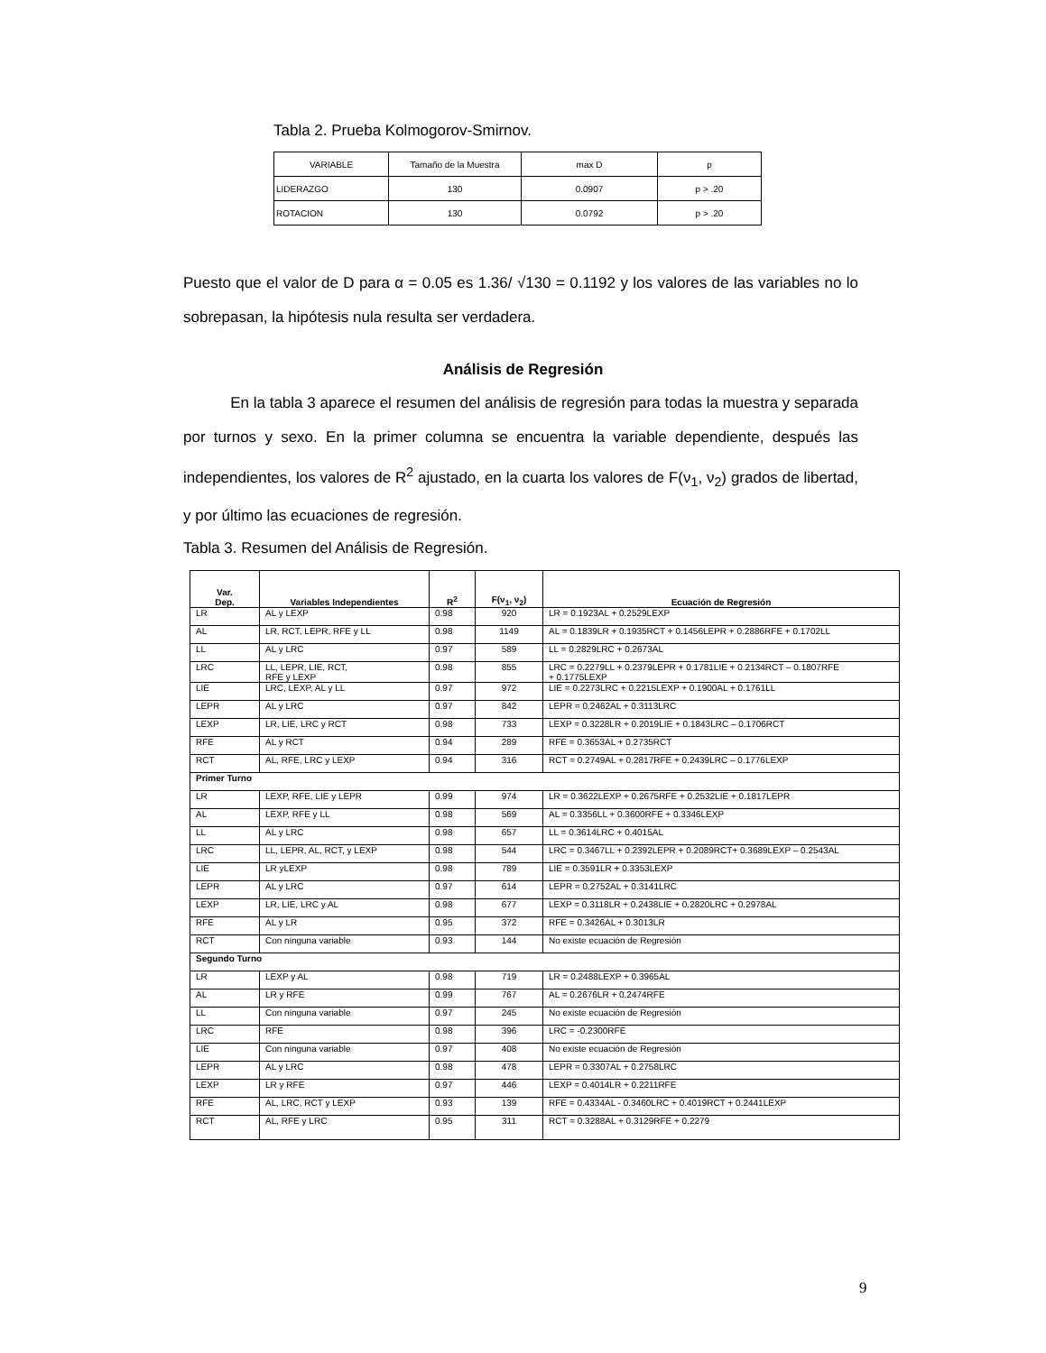Tabla 2. Prueba Kolmogorov-Smirnov.
| VARIABLE | Tamaño de la Muestra | max D | p |
| LIDERAZGO | 130 | 0.0907 | p > .20 |
| ROTACION | 130 | 0.0792 | p > .20 |
Puesto que el valor de D para α = 0.05 es 1.36/ √130 = 0.1192 y los valores de las variables no lo sobrepasan, la hipótesis nula resulta ser verdadera.
Análisis de Regresión
En la tabla 3 aparece el resumen del análisis de regresión para todas la muestra y separada por turnos y sexo. En la primer columna se encuentra la variable dependiente, después las independientes, los valores de R<sup>2</sup> ajustado, en la cuarta los valores de F(ν<sub>1</sub>, ν<sub>2</sub>) grados de libertad, y por último las ecuaciones de regresión.
Tabla 3. Resumen del Análisis de Regresión.
| Var. Dep. | Variables Independientes | R<sup>2</sup> | F(ν<sub>1</sub>, ν<sub>2</sub>) | Ecuación de Regresión |
| --- | --- | --- | --- | --- |
| LR | AL y LEXP | 0.98 | 920 | LR = 0.1923AL + 0.2529LEXP |
| AL | LR, RCT, LEPR, RFE y LL | 0.98 | 1149 | AL = 0.1839LR + 0.1935RCT + 0.1456LEPR + 0.2886RFE + 0.1702LL |
| LL | AL y LRC | 0.97 | 589 | LL = 0.2829LRC + 0.2673AL |
| LRC | LL, LEPR, LIE, RCT, RFE y LEXP | 0.98 | 855 | LRC = 0.2279LL + 0.2379LEPR + 0.1781LIE + 0.2134RCT – 0.1807RFE + 0.1775LEXP |
| LIE | LRC, LEXP, AL y LL | 0.97 | 972 | LIE = 0.2273LRC + 0.2215LEXP + 0.1900AL + 0.1761LL |
| LEPR | AL y LRC | 0.97 | 842 | LEPR = 0.2462AL + 0.3113LRC |
| LEXP | LR, LIE, LRC y RCT | 0.98 | 733 | LEXP = 0.3228LR + 0.2019LIE + 0.1843LRC – 0.1706RCT |
| RFE | AL y RCT | 0.94 | 289 | RFE = 0.3653AL + 0.2735RCT |
| RCT | AL, RFE, LRC y LEXP | 0.94 | 316 | RCT = 0.2749AL + 0.2817RFE + 0.2439LRC – 0.1776LEXP |
| Primer Turno | | | | |
| LR | LEXP, RFE, LIE y LEPR | 0.99 | 974 | LR = 0.3622LEXP + 0.2675RFE + 0.2532LIE + 0.1817LEPR |
| AL | LEXP, RFE y LL | 0.98 | 569 | AL = 0.3356LL + 0.3600RFE + 0.3346LEXP |
| LL | AL y LRC | 0.98 | 657 | LL = 0.3614LRC + 0.4015AL |
| LRC | LL, LEPR, AL, RCT, y LEXP | 0.98 | 544 | LRC = 0.3467LL + 0.2392LEPR + 0.2089RCT+ 0.3689LEXP – 0.2543AL |
| LIE | LR yLEXP | 0.98 | 789 | LIE = 0.3591LR + 0.3353LEXP |
| LEPR | AL y LRC | 0.97 | 614 | LEPR = 0.2752AL + 0.3141LRC |
| LEXP | LR, LIE, LRC y AL | 0.98 | 677 | LEXP = 0.3118LR + 0.2438LIE + 0.2820LRC + 0.2978AL |
| RFE | AL y LR | 0.95 | 372 | RFE = 0.3426AL + 0.3013LR |
| RCT | Con ninguna variable | 0.93 | 144 | No existe ecuación de Regresión |
| Segundo Turno | | | | |
| LR | LEXP y AL | 0.98 | 719 | LR = 0.2488LEXP + 0.3965AL |
| AL | LR y RFE | 0.99 | 767 | AL = 0.2676LR + 0.2474RFE |
| LL | Con ninguna variable | 0.97 | 245 | No existe ecuación de Regresión |
| LRC | RFE | 0.98 | 396 | LRC = -0.2300RFE |
| LIE | Con ninguna variable | 0.97 | 408 | No existe ecuación de Regresión |
| LEPR | AL y LRC | 0.98 | 478 | LEPR = 0.3307AL + 0.2758LRC |
| LEXP | LR y RFE | 0.97 | 446 | LEXP = 0.4014LR + 0.2211RFE |
| RFE | AL, LRC, RCT y LEXP | 0.93 | 139 | RFE = 0.4334AL - 0.3460LRC + 0.4019RCT + 0.2441LEXP |
| RCT | AL, RFE y LRC | 0.95 | 311 | RCT = 0.3288AL + 0.3129RFE + 0.2279 |
9